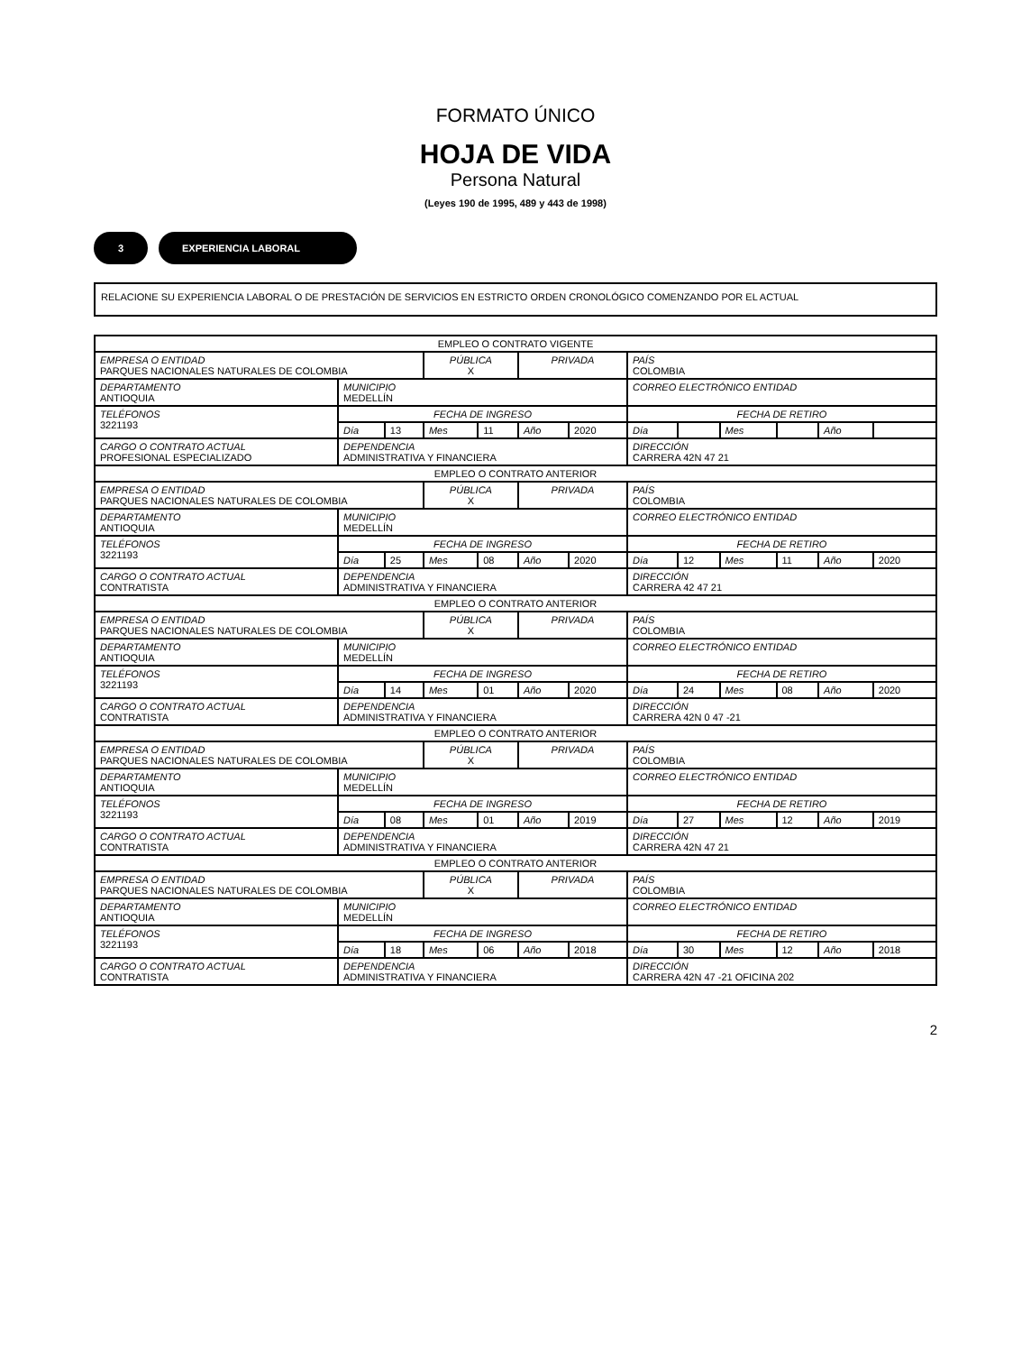FORMATO ÚNICO
HOJA DE VIDA
Persona Natural
(Leyes 190 de 1995, 489 y 443 de 1998)
3 EXPERIENCIA LABORAL
RELACIONE SU EXPERIENCIA LABORAL O DE PRESTACIÓN DE SERVICIOS EN ESTRICTO ORDEN CRONOLÓGICO COMENZANDO POR EL ACTUAL
| EMPLEO O CONTRATO VIGENTE | | | | | | | | | | | | |
| EMPRESA O ENTIDAD PARQUES NACIONALES NATURALES DE COLOMBIA | | | PÚBLICA X | | PRIVADA | | PAÍS COLOMBIA | | | | | |
| DEPARTAMENTO ANTIOQUIA | MUNICIPIO MEDELLÍN | | | | | | CORREO ELECTRÓNICO ENTIDAD | | | | | |
| TELÉFONOS 3221193 | FECHA DE INGRESO | | | | | | FECHA DE RETIRO | | | | | |
| | Día | 13 | Mes | 11 | Año | 2020 | Día | | Mes | | Año | |
| CARGO O CONTRATO ACTUAL PROFESIONAL ESPECIALIZADO | DEPENDENCIA ADMINISTRATIVA Y FINANCIERA | | | | | | DIRECCIÓN CARRERA 42N 47 21 | | | | | |
| EMPLEO O CONTRATO ANTERIOR | | | | | | | | | | | | |
| EMPRESA O ENTIDAD PARQUES NACIONALES NATURALES DE COLOMBIA | | | PÚBLICA X | | PRIVADA | | PAÍS COLOMBIA | | | | | |
| DEPARTAMENTO ANTIOQUIA | MUNICIPIO MEDELLÍN | | | | | | CORREO ELECTRÓNICO ENTIDAD | | | | | |
| TELÉFONOS 3221193 | FECHA DE INGRESO | | | | | | FECHA DE RETIRO | | | | | |
| | Día | 25 | Mes | 08 | Año | 2020 | Día | 12 | Mes | 11 | Año | 2020 |
| CARGO O CONTRATO ACTUAL CONTRATISTA | DEPENDENCIA ADMINISTRATIVA Y FINANCIERA | | | | | | DIRECCIÓN CARRERA 42 47 21 | | | | | |
| EMPLEO O CONTRATO ANTERIOR | | | | | | | | | | | | |
| EMPRESA O ENTIDAD PARQUES NACIONALES NATURALES DE COLOMBIA | | | PÚBLICA X | | PRIVADA | | PAÍS COLOMBIA | | | | | |
| DEPARTAMENTO ANTIOQUIA | MUNICIPIO MEDELLÍN | | | | | | CORREO ELECTRÓNICO ENTIDAD | | | | | |
| TELÉFONOS 3221193 | FECHA DE INGRESO | | | | | | FECHA DE RETIRO | | | | | |
| | Día | 14 | Mes | 01 | Año | 2020 | Día | 24 | Mes | 08 | Año | 2020 |
| CARGO O CONTRATO ACTUAL CONTRATISTA | DEPENDENCIA ADMINISTRATIVA Y FINANCIERA | | | | | | DIRECCIÓN CARRERA 42N 0 47 -21 | | | | | |
| EMPLEO O CONTRATO ANTERIOR | | | | | | | | | | | | |
| EMPRESA O ENTIDAD PARQUES NACIONALES NATURALES DE COLOMBIA | | | PÚBLICA X | | PRIVADA | | PAÍS COLOMBIA | | | | | |
| DEPARTAMENTO ANTIOQUIA | MUNICIPIO MEDELLÍN | | | | | | CORREO ELECTRÓNICO ENTIDAD | | | | | |
| TELÉFONOS 3221193 | FECHA DE INGRESO | | | | | | FECHA DE RETIRO | | | | | |
| | Día | 08 | Mes | 01 | Año | 2019 | Día | 27 | Mes | 12 | Año | 2019 |
| CARGO O CONTRATO ACTUAL CONTRATISTA | DEPENDENCIA ADMINISTRATIVA Y FINANCIERA | | | | | | DIRECCIÓN CARRERA 42N 47 21 | | | | | |
| EMPLEO O CONTRATO ANTERIOR | | | | | | | | | | | | |
| EMPRESA O ENTIDAD PARQUES NACIONALES NATURALES DE COLOMBIA | | | PÚBLICA X | | PRIVADA | | PAÍS COLOMBIA | | | | | |
| DEPARTAMENTO ANTIOQUIA | MUNICIPIO MEDELLÍN | | | | | | CORREO ELECTRÓNICO ENTIDAD | | | | | |
| TELÉFONOS 3221193 | FECHA DE INGRESO | | | | | | FECHA DE RETIRO | | | | | |
| | Día | 18 | Mes | 06 | Año | 2018 | Día | 30 | Mes | 12 | Año | 2018 |
| CARGO O CONTRATO ACTUAL CONTRATISTA | DEPENDENCIA ADMINISTRATIVA Y FINANCIERA | | | | | | DIRECCIÓN CARRERA 42N 47 -21 OFICINA 202 | | | | | |
2